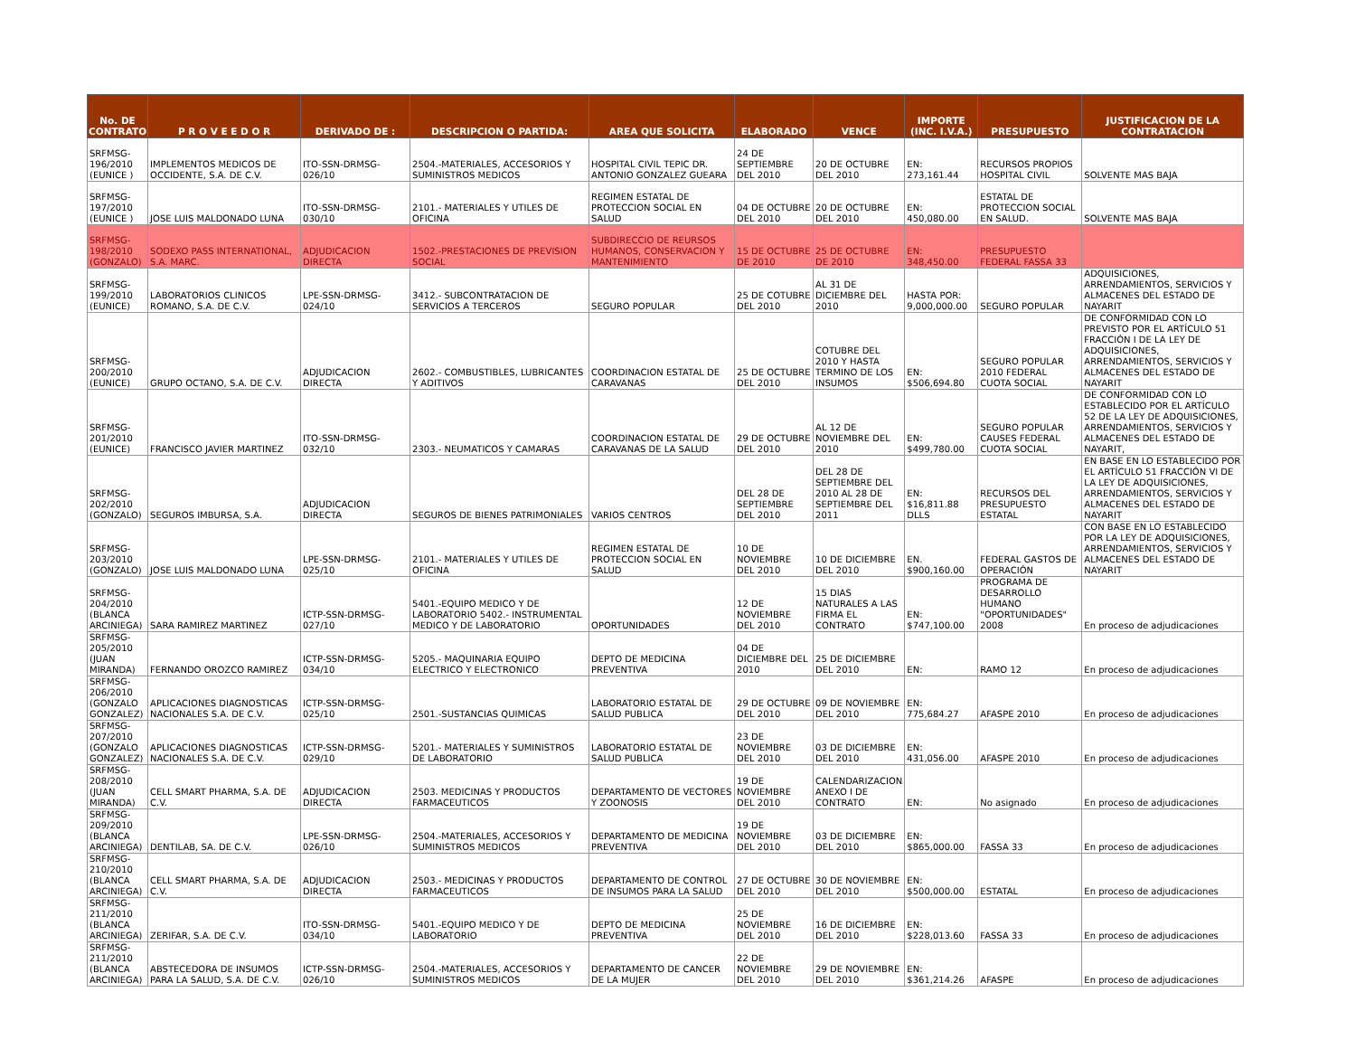| No. DE CONTRATO | P R O V E E D O R | DERIVADO DE : | DESCRIPCION O PARTIDA: | AREA QUE SOLICITA | ELABORADO | VENCE | IMPORTE (INC. I.V.A.) | PRESUPUESTO | JUSTIFICACION DE LA CONTRATACION |
| --- | --- | --- | --- | --- | --- | --- | --- | --- | --- |
| SRFMSG-196/2010 (EUNICE ) | IMPLEMENTOS MEDICOS DE OCCIDENTE, S.A. DE C.V. | ITO-SSN-DRMSG-026/10 | 2504.-MATERIALES, ACCESORIOS Y SUMINISTROS MEDICOS | HOSPITAL CIVIL TEPIC DR. ANTONIO GONZALEZ GUEARA | 24 DE SEPTIEMBRE DEL 2010 | 20 DE OCTUBRE DEL 2010 | EN: 273,161.44 | RECURSOS PROPIOS HOSPITAL CIVIL | SOLVENTE MAS BAJA |
| SRFMSG-197/2010 (EUNICE ) | JOSE LUIS MALDONADO LUNA | ITO-SSN-DRMSG-030/10 | 2101.- MATERIALES Y UTILES DE OFICINA | REGIMEN ESTATAL DE PROTECCION SOCIAL EN SALUD | 04 DE OCTUBRE DEL 2010 | 20 DE OCTUBRE DEL 2010 | EN: 450,080.00 | ESTATAL DE PROTECCION SOCIAL EN SALUD. | SOLVENTE MAS BAJA |
| SRFMSG-198/2010 (GONZALO) | SODEXO PASS INTERNATIONAL, S.A. MARC. | ADJUDICACION DIRECTA | 1502.-PRESTACIONES DE PREVISION SOCIAL | SUBDIRECCIO DE REURSOS HUMANOS, CONSERVACION Y MANTENIMIENTO | 15 DE OCTUBRE DE 2010 | 25 DE OCTUBRE DE 2010 | EN: 348,450.00 | PRESUPUESTO FEDERAL FASSA 33 | |
| SRFMSG-199/2010 (EUNICE) | LABORATORIOS CLINICOS ROMANO, S.A. DE C.V. | LPE-SSN-DRMSG-024/10 | 3412.- SUBCONTRATACION DE SERVICIOS A TERCEROS | SEGURO POPULAR | 25 DE COTUBRE DEL 2010 | AL 31 DE DICIEMBRE DEL 2010 | HASTA POR: 9,000,000.00 | SEGURO POPULAR | ADQUISICIONES, ARRENDAMIENTOS, SERVICIOS Y ALMACENES DEL ESTADO DE NAYARIT |
| SRFMSG-200/2010 (EUNICE) | GRUPO OCTANO, S.A. DE C.V. | ADJUDICACION DIRECTA | 2602.- COMBUSTIBLES, LUBRICANTES Y ADITIVOS | COORDINACION ESTATAL DE CARAVANAS | 25 DE OCTUBRE DEL 2010 | COTUBRE DEL 2010 Y HASTA TERMINO DE LOS INSUMOS | EN: $506,694.80 | SEGURO POPULAR 2010 FEDERAL CUOTA SOCIAL | DE CONFORMIDAD CON LO PREVISTO POR EL ARTÍCULO 51 FRACCIÓN I DE LA LEY DE ADQUISICIONES, ARRENDAMIENTOS, SERVICIOS Y ALMACENES DEL ESTADO DE NAYARIT |
| SRFMSG-201/2010 (EUNICE) | FRANCISCO JAVIER MARTINEZ | ITO-SSN-DRMSG-032/10 | 2303.- NEUMATICOS Y CAMARAS | COORDINACION ESTATAL DE CARAVANAS DE LA SALUD | 29 DE OCTUBRE DEL 2010 | AL 12 DE NOVIEMBRE DEL 2010 | EN: $499,780.00 | SEGURO POPULAR CAUSES FEDERAL CUOTA SOCIAL | DE CONFORMIDAD CON LO ESTABLECIDO POR EL ARTÍCULO 52 DE LA LEY DE ADQUISICIONES, ARRENDAMIENTOS, SERVICIOS Y ALMACENES DEL ESTADO DE NAYARIT, |
| SRFMSG-202/2010 (GONZALO) | SEGUROS IMBURSA, S.A. | ADJUDICACION DIRECTA | SEGUROS DE BIENES PATRIMONIALES | VARIOS CENTROS | DEL 28 DE SEPTIEMBRE DEL 2010 | DEL 28 DE SEPTIEMBRE DEL 2010 AL 28 DE SEPTIEMBRE DEL 2011 | EN: $16,811.88 DLLS | RECURSOS DEL PRESUPUESTO ESTATAL | EN BASE EN LO ESTABLECIDO POR EL ARTÍCULO 51 FRACCIÓN VI DE LA LEY DE ADQUISICIONES, ARRENDAMIENTOS, SERVICIOS Y ALMACENES DEL ESTADO DE NAYARIT |
| SRFMSG-203/2010 (GONZALO) | JOSE LUIS MALDONADO LUNA | LPE-SSN-DRMSG-025/10 | 2101.- MATERIALES Y UTILES DE OFICINA | REGIMEN ESTATAL DE PROTECCION SOCIAL EN SALUD | 10 DE NOVIEMBRE DEL 2010 | 10 DE DICIEMBRE DEL 2010 | EN. $900,160.00 | FEDERAL GASTOS DE OPERACIÓN | CON BASE EN LO ESTABLECIDO POR LA LEY DE ADQUISICIONES, ARRENDAMIENTOS, SERVICIOS Y ALMACENES DEL ESTADO DE NAYARIT |
| SRFMSG-204/2010 (BLANCA ARCINIEGA) | SARA RAMIREZ MARTINEZ | ICTP-SSN-DRMSG-027/10 | 5401.-EQUIPO MEDICO Y DE LABORATORIO 5402.- INSTRUMENTAL MEDICO Y DE LABORATORIO | OPORTUNIDADES | 12 DE NOVIEMBRE DEL 2010 | 15 DIAS NATURALES A LAS FIRMA EL CONTRATO | EN: $747,100.00 | PROGRAMA DE DESARROLLO HUMANO "OPORTUNIDADES" 2008 | En proceso de adjudicaciones |
| SRFMSG-205/2010 (JUAN MIRANDA) | FERNANDO OROZCO RAMIREZ | ICTP-SSN-DRMSG-034/10 | 5205.- MAQUINARIA EQUIPO ELECTRICO Y ELECTRONICO | DEPTO DE MEDICINA PREVENTIVA | 04 DE DICIEMBRE DEL 2010 | 25 DE DICIEMBRE DEL 2010 | EN: | RAMO 12 | En proceso de adjudicaciones |
| SRFMSG-206/2010 (GONZALO GONZALEZ) | APLICACIONES DIAGNOSTICAS NACIONALES S.A. DE C.V. | ICTP-SSN-DRMSG-025/10 | 2501.-SUSTANCIAS QUIMICAS | LABORATORIO ESTATAL DE SALUD PUBLICA | 29 DE OCTUBRE DEL 2010 | 09 DE NOVIEMBRE DEL 2010 | EN: 775,684.27 | AFASPE 2010 | En proceso de adjudicaciones |
| SRFMSG-207/2010 (GONZALO GONZALEZ) | APLICACIONES DIAGNOSTICAS NACIONALES S.A. DE C.V. | ICTP-SSN-DRMSG-029/10 | 5201.- MATERIALES Y SUMINISTROS DE LABORATORIO | LABORATORIO ESTATAL DE SALUD PUBLICA | 23 DE NOVIEMBRE DEL 2010 | 03 DE DICIEMBRE DEL 2010 | EN: 431,056.00 | AFASPE 2010 | En proceso de adjudicaciones |
| SRFMSG-208/2010 (JUAN MIRANDA) | CELL SMART PHARMA, S.A. DE C.V. | ADJUDICACION DIRECTA | 2503. MEDICINAS Y PRODUCTOS FARMACEUTICOS | DEPARTAMENTO DE VECTORES Y ZOONOSIS | 19 DE NOVIEMBRE DEL 2010 | CALENDARIZACION ANEXO I DE CONTRATO | EN: | No asignado | En proceso de adjudicaciones |
| SRFMSG-209/2010 (BLANCA ARCINIEGA) | DENTILAB, SA. DE C.V. | LPE-SSN-DRMSG-026/10 | 2504.-MATERIALES, ACCESORIOS Y SUMINISTROS MEDICOS | DEPARTAMENTO DE MEDICINA PREVENTIVA | 19 DE NOVIEMBRE DEL 2010 | 03 DE DICIEMBRE DEL 2010 | EN: $865,000.00 | FASSA 33 | En proceso de adjudicaciones |
| SRFMSG-210/2010 (BLANCA ARCINIEGA) | CELL SMART PHARMA, S.A. DE C.V. | ADJUDICACION DIRECTA | 2503.- MEDICINAS Y PRODUCTOS FARMACEUTICOS | DEPARTAMENTO DE CONTROL DE INSUMOS PARA LA SALUD | 27 DE OCTUBRE DEL 2010 | 30 DE NOVIEMBRE DEL 2010 | EN: $500,000.00 | ESTATAL | En proceso de adjudicaciones |
| SRFMSG-211/2010 (BLANCA ARCINIEGA) | ZERIFAR, S.A. DE C.V. | ITO-SSN-DRMSG-034/10 | 5401.-EQUIPO MEDICO Y DE LABORATORIO | DEPTO DE MEDICINA PREVENTIVA | 25 DE NOVIEMBRE DEL 2010 | 16 DE DICIEMBRE DEL 2010 | EN: $228,013.60 | FASSA 33 | En proceso de adjudicaciones |
| SRFMSG-211/2010 (BLANCA ARCINIEGA) | ABSTECEDORA DE INSUMOS PARA LA SALUD, S.A. DE C.V. | ICTP-SSN-DRMSG-026/10 | 2504.-MATERIALES, ACCESORIOS Y SUMINISTROS MEDICOS | DEPARTAMENTO DE CANCER DE LA MUJER | 22 DE NOVIEMBRE DEL 2010 | 29 DE NOVIEMBRE DEL 2010 | EN: $361,214.26 | AFASPE | En proceso de adjudicaciones |